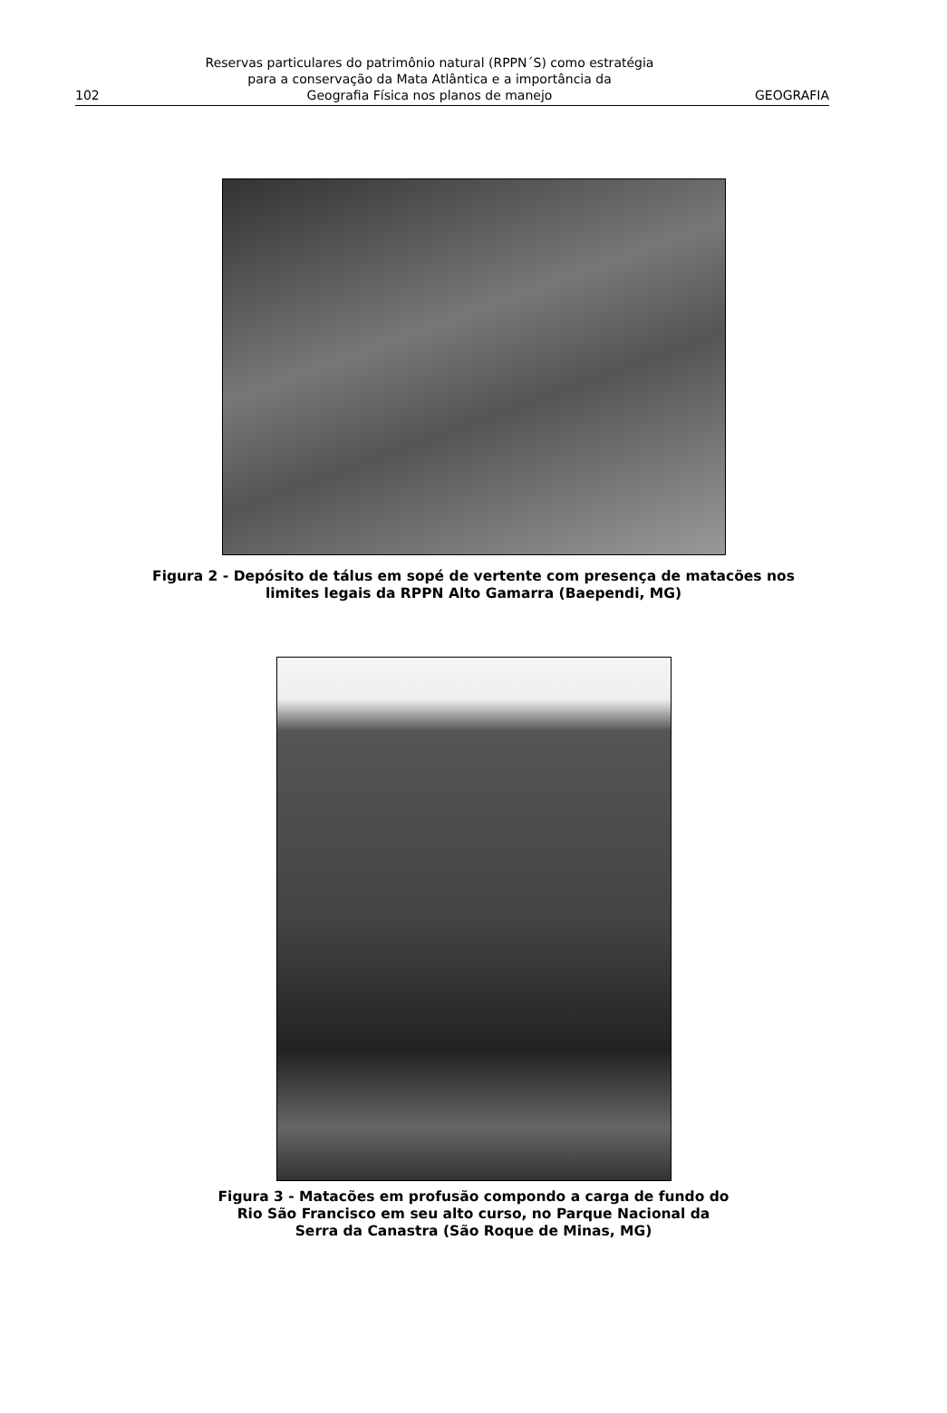102
Reservas particulares do patrimônio natural (RPPN´S) como estratégia
para a conservação da Mata Atlântica e a importância da
Geografia Física nos planos de manejo
GEOGRAFIA
Figura 2 - Depósito de tálus em sopé de vertente com presença de matacões nos
limites legais da RPPN Alto Gamarra (Baependi, MG)
Figura 3 - Matacões em profusão compondo a carga de fundo do
Rio São Francisco em seu alto curso, no Parque Nacional da
Serra da Canastra (São Roque de Minas, MG)